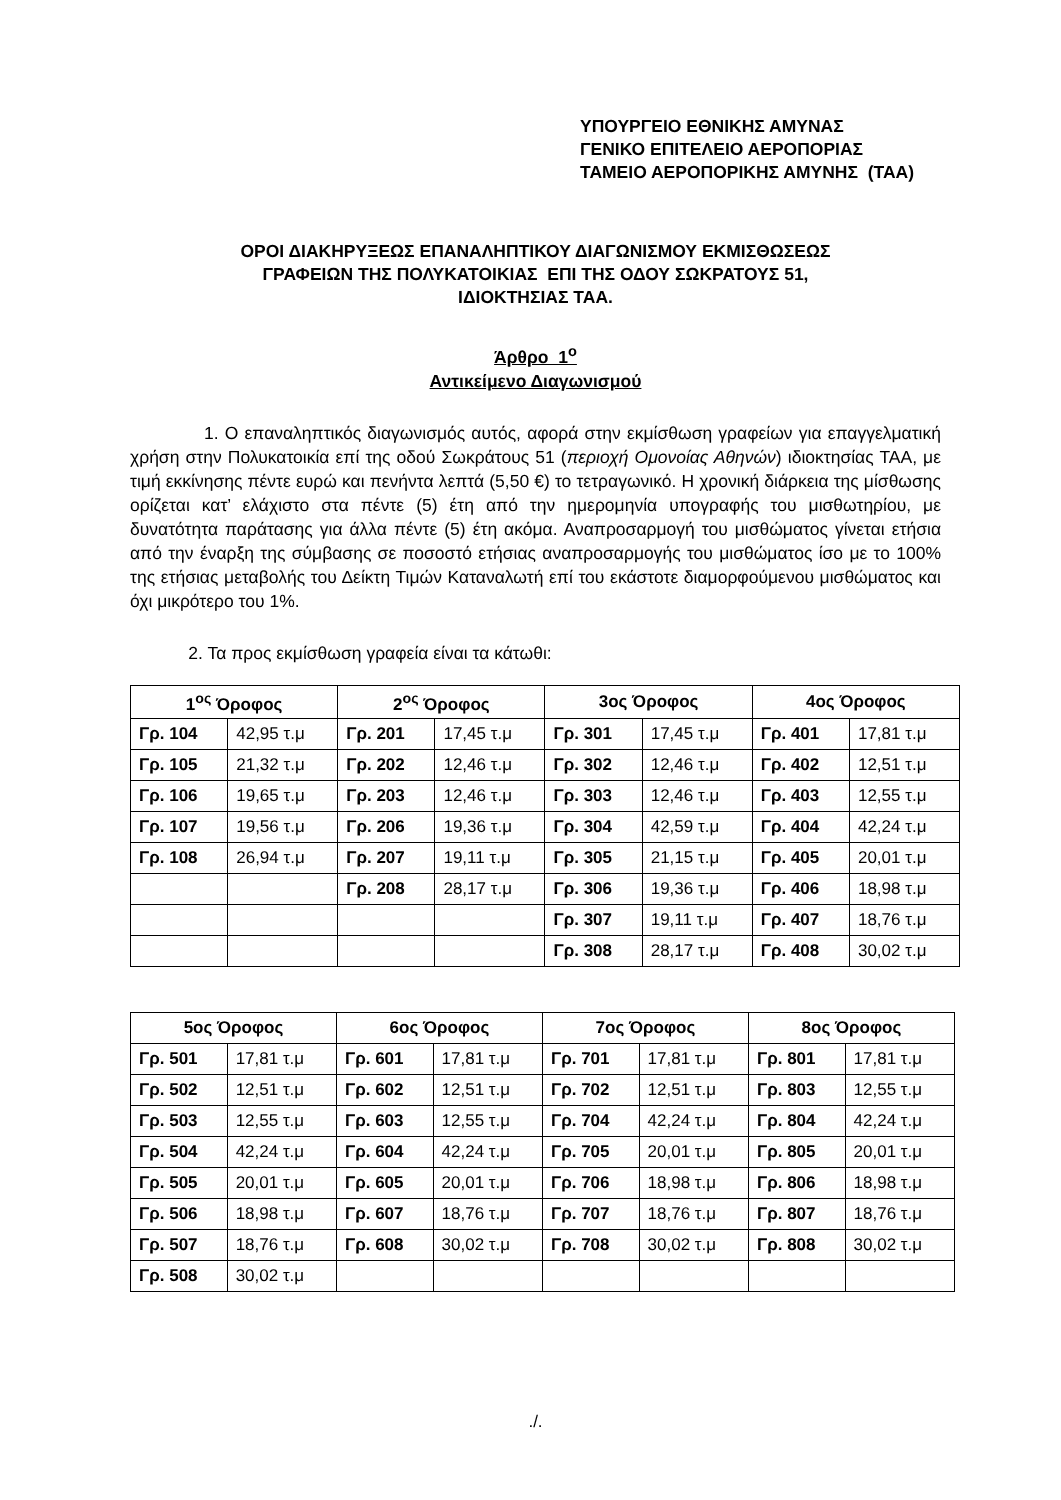ΥΠΟΥΡΓΕΙΟ ΕΘΝΙΚΗΣ ΑΜΥΝΑΣ
ΓΕΝΙΚΟ ΕΠΙΤΕΛΕΙΟ ΑΕΡΟΠΟΡΙΑΣ
ΤΑΜΕΙΟ ΑΕΡΟΠΟΡΙΚΗΣ ΑΜΥΝΗΣ (ΤΑΑ)
ΟΡΟΙ ΔΙΑΚΗΡΥΞΕΩΣ ΕΠΑΝΑΛΗΠΤΙΚΟΥ ΔΙΑΓΩΝΙΣΜΟΥ ΕΚΜΙΣΘΩΣΕΩΣ
ΓΡΑΦΕΙΩΝ ΤΗΣ ΠΟΛΥΚΑΤΟΙΚΙΑΣ ΕΠΙ ΤΗΣ ΟΔΟΥ ΣΩΚΡΑΤΟΥΣ 51,
ΙΔΙΟΚΤΗΣΙΑΣ ΤΑΑ.
Άρθρο 1<sup>ο</sup>
Αντικείμενο Διαγωνισμού
1. Ο επαναληπτικός διαγωνισμός αυτός, αφορά στην εκμίσθωση γραφείων για επαγγελματική χρήση στην Πολυκατοικία επί της οδού Σωκράτους 51 (περιοχή Ομονοίας Αθηνών) ιδιοκτησίας ΤΑΑ, με τιμή εκκίνησης πέντε ευρώ και πενήντα λεπτά (5,50 €) το τετραγωνικό. Η χρονική διάρκεια της μίσθωσης ορίζεται κατ’ ελάχιστο στα πέντε (5) έτη από την ημερομηνία υπογραφής του μισθωτηρίου, με δυνατότητα παράτασης για άλλα πέντε (5) έτη ακόμα. Αναπροσαρμογή του μισθώματος γίνεται ετήσια από την έναρξη της σύμβασης σε ποσοστό ετήσιας αναπροσαρμογής του μισθώματος ίσο με το 100% της ετήσιας μεταβολής του Δείκτη Τιμών Καταναλωτή επί του εκάστοτε διαμορφούμενου μισθώματος και όχι μικρότερο του 1%.
2. Τα προς εκμίσθωση γραφεία είναι τα κάτωθι:
| 1<sup>ος</sup> Όροφος | | 2<sup>ος</sup> Όροφος | | 3ος Όροφος | | 4ος Όροφος | |
| --- | --- | --- | --- | --- | --- | --- | --- |
| Γρ. 104 | 42,95 τ.μ | Γρ. 201 | 17,45 τ.μ | Γρ. 301 | 17,45 τ.μ | Γρ. 401 | 17,81 τ.μ |
| Γρ. 105 | 21,32 τ.μ | Γρ. 202 | 12,46 τ.μ | Γρ. 302 | 12,46 τ.μ | Γρ. 402 | 12,51 τ.μ |
| Γρ. 106 | 19,65 τ.μ | Γρ. 203 | 12,46 τ.μ | Γρ. 303 | 12,46 τ.μ | Γρ. 403 | 12,55 τ.μ |
| Γρ. 107 | 19,56 τ.μ | Γρ. 206 | 19,36 τ.μ | Γρ. 304 | 42,59 τ.μ | Γρ. 404 | 42,24 τ.μ |
| Γρ. 108 | 26,94 τ.μ | Γρ. 207 | 19,11 τ.μ | Γρ. 305 | 21,15 τ.μ | Γρ. 405 | 20,01 τ.μ |
| | | Γρ. 208 | 28,17 τ.μ | Γρ. 306 | 19,36 τ.μ | Γρ. 406 | 18,98 τ.μ |
| | | | | Γρ. 307 | 19,11 τ.μ | Γρ. 407 | 18,76 τ.μ |
| | | | | Γρ. 308 | 28,17 τ.μ | Γρ. 408 | 30,02 τ.μ |
| 5ος Όροφος | | 6ος Όροφος | | 7ος Όροφος | | 8ος Όροφος | |
| --- | --- | --- | --- | --- | --- | --- | --- |
| Γρ. 501 | 17,81 τ.μ | Γρ. 601 | 17,81 τ.μ | Γρ. 701 | 17,81 τ.μ | Γρ. 801 | 17,81 τ.μ |
| Γρ. 502 | 12,51 τ.μ | Γρ. 602 | 12,51 τ.μ | Γρ. 702 | 12,51 τ.μ | Γρ. 803 | 12,55 τ.μ |
| Γρ. 503 | 12,55 τ.μ | Γρ. 603 | 12,55 τ.μ | Γρ. 704 | 42,24 τ.μ | Γρ. 804 | 42,24 τ.μ |
| Γρ. 504 | 42,24 τ.μ | Γρ. 604 | 42,24 τ.μ | Γρ. 705 | 20,01 τ.μ | Γρ. 805 | 20,01 τ.μ |
| Γρ. 505 | 20,01 τ.μ | Γρ. 605 | 20,01 τ.μ | Γρ. 706 | 18,98 τ.μ | Γρ. 806 | 18,98 τ.μ |
| Γρ. 506 | 18,98 τ.μ | Γρ. 607 | 18,76 τ.μ | Γρ. 707 | 18,76 τ.μ | Γρ. 807 | 18,76 τ.μ |
| Γρ. 507 | 18,76 τ.μ | Γρ. 608 | 30,02 τ.μ | Γρ. 708 | 30,02 τ.μ | Γρ. 808 | 30,02 τ.μ |
| Γρ. 508 | 30,02 τ.μ | | | | | | |
./.